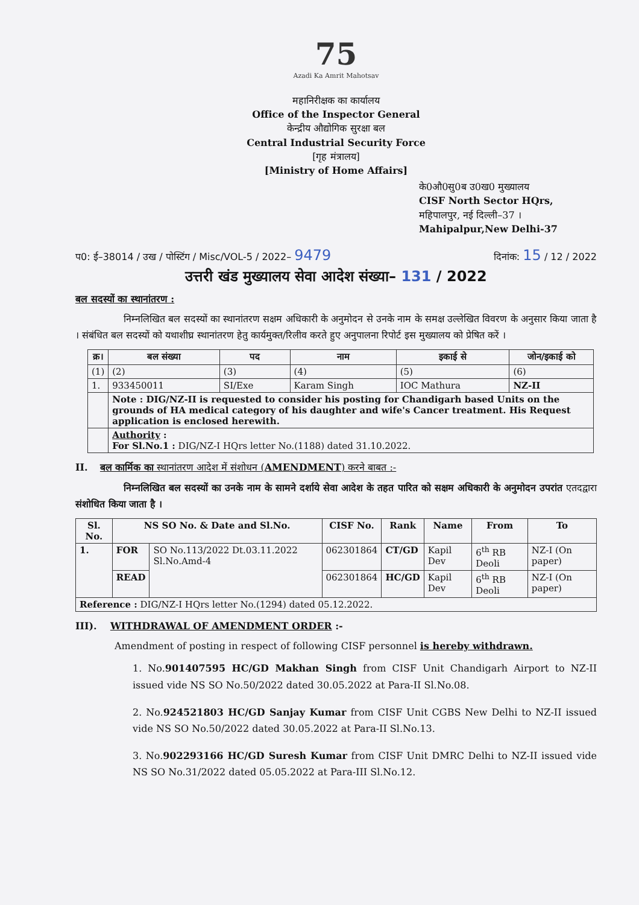75
Azadi Ka Amrit Mahotsav
महानिरीक्षक का कार्यालय
Office of the Inspector General
केन्द्रीय औद्योगिक सुरक्षा बल
Central Industrial Security Force
[गृह मंत्रालय]
[Ministry of Home Affairs]
के0औ0सु0ब उ0ख0 मुख्यालय
CISF North Sector HQrs,
महिपालपुर, नई दिल्ली–37 ।
Mahipalpur,New Delhi-37
प0: ई–38014 / उख / पोस्टिंग / Misc/VOL-5 / 2022– 9479 दिनांक: 15 / 12 / 2022
उत्तरी खंड मुख्यालय सेवा आदेश संख्या– 131 / 2022
बल सदस्यों का स्थानांतरण :
निम्नलिखित बल सदस्यों का स्थानांतरण सक्षम अधिकारी के अनुमोदन से उनके नाम के समक्ष उल्लेखित विवरण के अनुसार किया जाता है । संबंधित बल सदस्यों को यथाशीघ्र स्थानांतरण हेतु कार्यमुक्त/रिलीव करते हुए अनुपालना रिपोर्ट इस मुख्यालय को प्रेषित करें ।
| क्र। | बल संख्या | पद | नाम | इकाई से | जोन/इकाई को |
| --- | --- | --- | --- | --- | --- |
| (1) | (2) | (3) | (4) | (5) | (6) |
| 1. | 933450011 | SI/Exe | Karam Singh | IOC Mathura | NZ-II |
| | Note : DIG/NZ-II is requested to consider his posting for Chandigarh based Units on the grounds of HA medical category of his daughter and wife's Cancer treatment. His Request application is enclosed herewith. | | | | |
| | Authority : For Sl.No.1 : DIG/NZ-I HQrs letter No.(1188) dated 31.10.2022. | | | | |
II. बल कार्मिक का स्थानांतरण आदेश में संशोधन (AMENDMENT) करने बाबत :-
निम्नलिखित बल सदस्यों का उनके नाम के सामने दर्शाये सेवा आदेश के तहत पारित को सक्षम अधिकारी के अनुमोदन उपरांत एतदद्वारा संशोधित किया जाता है ।
| Sl. No. | NS SO No. & Date and Sl.No. | | CISF No. | Rank | Name | From | To |
| --- | --- | --- | --- | --- | --- | --- | --- |
| 1. | FOR | SO No.113/2022 Dt.03.11.2022 Sl.No.Amd-4 | 062301864 | CT/GD | Kapil Dev | 6<sup>th</sup> RB Deoli | NZ-I (On paper) |
| | READ | | 062301864 | HC/GD | Kapil Dev | 6<sup>th</sup> RB Deoli | NZ-I (On paper) |
| Reference : DIG/NZ-I HQrs letter No.(1294) dated 05.12.2022. | | | | | | | |
III). WITHDRAWAL OF AMENDMENT ORDER :-
Amendment of posting in respect of following CISF personnel is hereby withdrawn.
1. No.901407595 HC/GD Makhan Singh from CISF Unit Chandigarh Airport to NZ-II issued vide NS SO No.50/2022 dated 30.05.2022 at Para-II Sl.No.08.
2. No.924521803 HC/GD Sanjay Kumar from CISF Unit CGBS New Delhi to NZ-II issued vide NS SO No.50/2022 dated 30.05.2022 at Para-II Sl.No.13.
3. No.902293166 HC/GD Suresh Kumar from CISF Unit DMRC Delhi to NZ-II issued vide NS SO No.31/2022 dated 05.05.2022 at Para-III Sl.No.12.